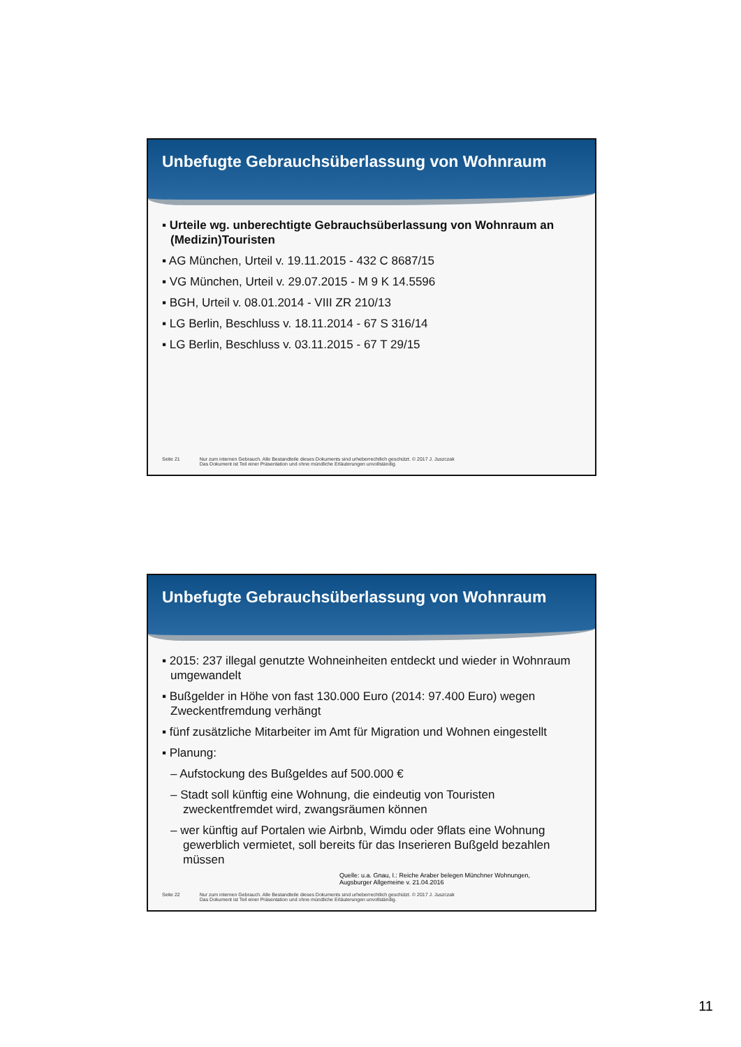Unbefugte Gebrauchsüberlassung von Wohnraum
▪ Urteile wg. unberechtigte Gebrauchsüberlassung von Wohnraum an (Medizin)Touristen
▪ AG München, Urteil v. 19.11.2015 - 432 C 8687/15
▪ VG München, Urteil v. 29.07.2015 - M 9 K 14.5596
▪ BGH, Urteil v. 08.01.2014 - VIII ZR 210/13
▪ LG Berlin, Beschluss v. 18.11.2014 - 67 S 316/14
▪ LG Berlin, Beschluss v. 03.11.2015 - 67 T 29/15
Seite 21 Nur zum internen Gebrauch. Alle Bestandteile dieses Dokuments sind urheberrechtlich geschützt. © 2017 J. Juszczak
Das Dokument ist Teil einer Präsentation und ohne mündliche Erläuterungen unvollständig.
Unbefugte Gebrauchsüberlassung von Wohnraum
▪ 2015: 237 illegal genutzte Wohneinheiten entdeckt und wieder in Wohnraum umgewandelt
▪ Bußgelder in Höhe von fast 130.000 Euro (2014: 97.400 Euro) wegen Zweckentfremdung verhängt
▪ fünf zusätzliche Mitarbeiter im Amt für Migration und Wohnen eingestellt
▪ Planung:
– Aufstockung des Bußgeldes auf 500.000 €
– Stadt soll künftig eine Wohnung, die eindeutig von Touristen zweckentfremdet wird, zwangsräumen können
– wer künftig auf Portalen wie Airbnb, Wimdu oder 9flats eine Wohnung gewerblich vermietet, soll bereits für das Inserieren Bußgeld bezahlen müssen
Quelle: u.a. Gnau, I.: Reiche Araber belegen Münchner Wohnungen,
Augsburger Allgemeine v. 21.04.2016
Seite 22 Nur zum internen Gebrauch. Alle Bestandteile dieses Dokuments sind urheberrechtlich geschützt. © 2017 J. Juszczak
Das Dokument ist Teil einer Präsentation und ohne mündliche Erläuterungen unvollständig.
11